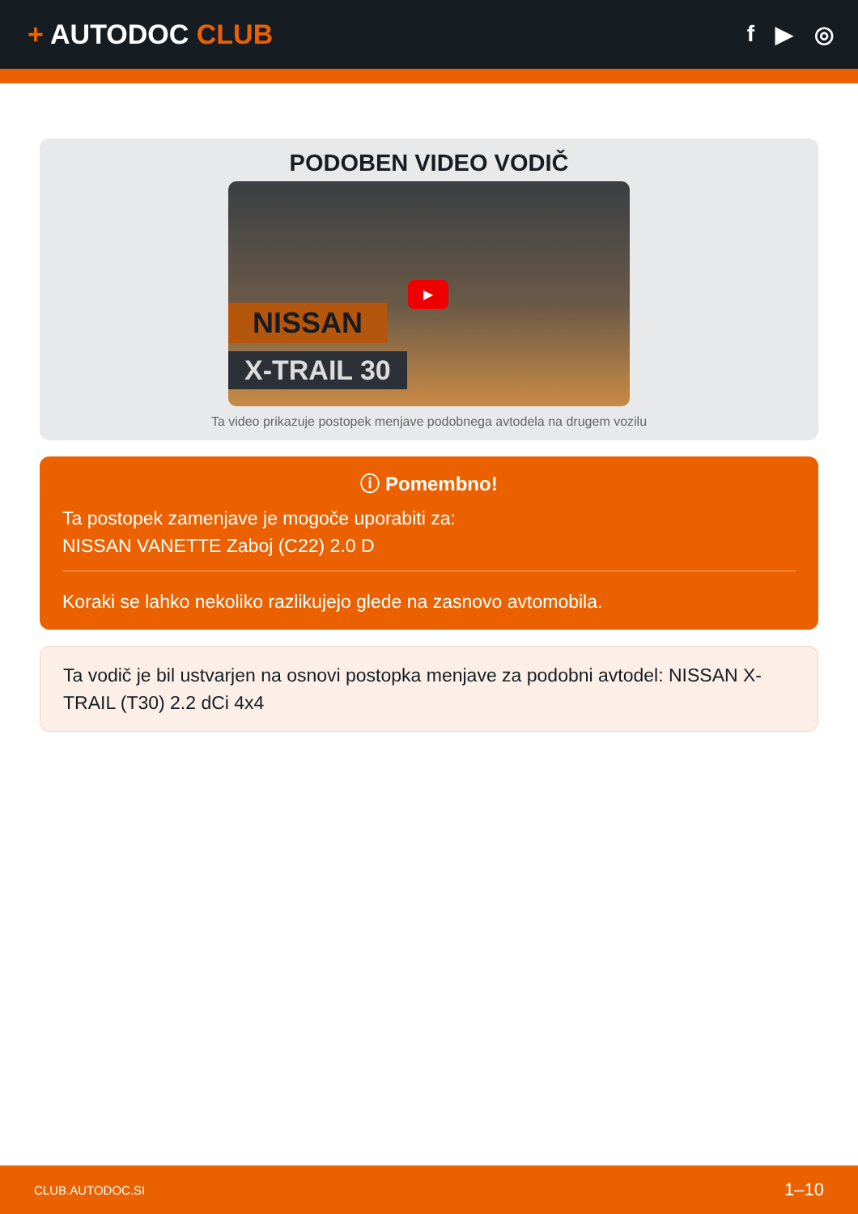+ AUTODOC CLUB
f ▶ ◎
PODOBEN VIDEO VODIČ
NISSAN
X-TRAIL 30
▶
Ta video prikazuje postopek menjave podobnega avtodela na drugem vozilu
ⓘ Pomembno!
Ta postopek zamenjave je mogoče uporabiti za:
NISSAN VANETTE Zaboj (C22) 2.0 D
Koraki se lahko nekoliko razlikujejo glede na zasnovo avtomobila.
Ta vodič je bil ustvarjen na osnovi postopka menjave za podobni avtodel: NISSAN X-TRAIL (T30) 2.2 dCi 4x4
CLUB.AUTODOC.SI 1–10